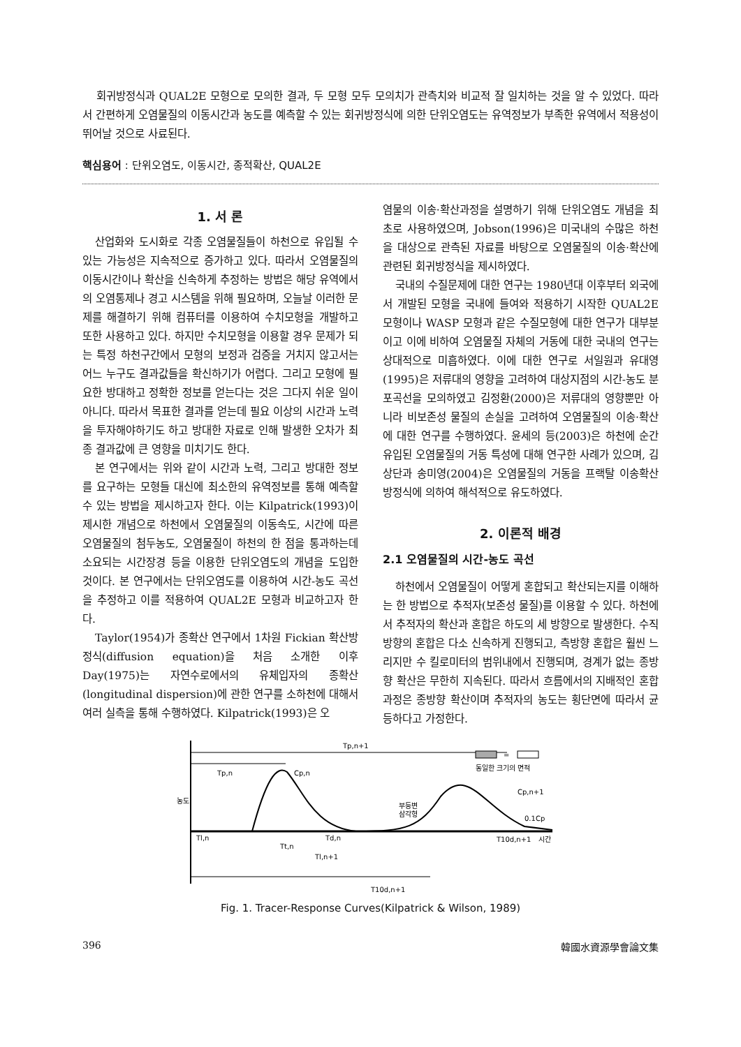회귀방정식과 QUAL2E 모형으로 모의한 결과, 두 모형 모두 모의치가 관측치와 비교적 잘 일치하는 것을 알 수 있었다. 따라서 간편하게 오염물질의 이동시간과 농도를 예측할 수 있는 회귀방정식에 의한 단위오염도는 유역정보가 부족한 유역에서 적용성이 뛰어날 것으로 사료된다.
핵심용어 : 단위오염도, 이동시간, 종적확산, QUAL2E
1. 서 론
산업화와 도시화로 각종 오염물질들이 하천으로 유입될 수 있는 가능성은 지속적으로 증가하고 있다. 따라서 오염물질의 이동시간이나 확산을 신속하게 추정하는 방법은 해당 유역에서의 오염통제나 경고 시스템을 위해 필요하며, 오늘날 이러한 문제를 해결하기 위해 컴퓨터를 이용하여 수치모형을 개발하고 또한 사용하고 있다. 하지만 수치모형을 이용할 경우 문제가 되는 특정 하천구간에서 모형의 보정과 검증을 거치지 않고서는 어느 누구도 결과값들을 확신하기가 어렵다. 그리고 모형에 필요한 방대하고 정확한 정보를 얻는다는 것은 그다지 쉬운 일이 아니다. 따라서 목표한 결과를 얻는데 필요 이상의 시간과 노력을 투자해야하기도 하고 방대한 자료로 인해 발생한 오차가 최종 결과값에 큰 영향을 미치기도 한다.
본 연구에서는 위와 같이 시간과 노력, 그리고 방대한 정보를 요구하는 모형들 대신에 최소한의 유역정보를 통해 예측할 수 있는 방법을 제시하고자 한다. 이는 Kilpatrick(1993)이 제시한 개념으로 하천에서 오염물질의 이동속도, 시간에 따른 오염물질의 첨두농도, 오염물질이 하천의 한 점을 통과하는데 소요되는 시간장경 등을 이용한 단위오염도의 개념을 도입한 것이다. 본 연구에서는 단위오염도를 이용하여 시간-농도 곡선을 추정하고 이를 적용하여 QUAL2E 모형과 비교하고자 한다.
Taylor(1954)가 종확산 연구에서 1차원 Fickian 확산방정식(diffusion equation)을 처음 소개한 이후 Day(1975)는 자연수로에서의 유체입자의 종확산(longitudinal dispersion)에 관한 연구를 소하천에 대해서 여러 실측을 통해 수행하였다. Kilpatrick(1993)은 오
염물의 이송·확산과정을 설명하기 위해 단위오염도 개념을 최초로 사용하였으며, Jobson(1996)은 미국내의 수많은 하천을 대상으로 관측된 자료를 바탕으로 오염물질의 이송·확산에 관련된 회귀방정식을 제시하였다.
국내의 수질문제에 대한 연구는 1980년대 이후부터 외국에서 개발된 모형을 국내에 들여와 적용하기 시작한 QUAL2E 모형이나 WASP 모형과 같은 수질모형에 대한 연구가 대부분이고 이에 비하여 오염물질 자체의 거동에 대한 국내의 연구는 상대적으로 미흡하였다. 이에 대한 연구로 서일원과 유대영(1995)은 저류대의 영향을 고려하여 대상지점의 시간-농도 분포곡선을 모의하였고 김정환(2000)은 저류대의 영향뿐만 아니라 비보존성 물질의 손실을 고려하여 오염물질의 이송·확산에 대한 연구를 수행하였다. 윤세의 등(2003)은 하천에 순간 유입된 오염물질의 거동 특성에 대해 연구한 사례가 있으며, 김상단과 송미영(2004)은 오염물질의 거동을 프랙탈 이송확산방정식에 의하여 해석적으로 유도하였다.
2. 이론적 배경
2.1 오염물질의 시간-농도 곡선
하천에서 오염물질이 어떻게 혼합되고 확산되는지를 이해하는 한 방법으로 추적자(보존성 물질)를 이용할 수 있다. 하천에서 추적자의 확산과 혼합은 하도의 세 방향으로 발생한다. 수직방향의 혼합은 다소 신속하게 진행되고, 측방향 혼합은 훨씬 느리지만 수 킬로미터의 범위내에서 진행되며, 경계가 없는 종방향 확산은 무한히 지속된다. 따라서 흐름에서의 지배적인 혼합과정은 종방향 확산이며 추적자의 농도는 횡단면에 따라서 균등하다고 가정한다.
Tp,n+1
Tp,n
Cp,n
Cp,n+1
0.1Cp
부등변
삼각형
농도
=
동일한 크기의 면적
Tl,n
Td,n
Tt,n
Tl,n+1
T10d,n+1
시간
T10d,n+1
Fig. 1. Tracer-Response Curves(Kilpatrick & Wilson, 1989)
396 韓國水資源學會論文集